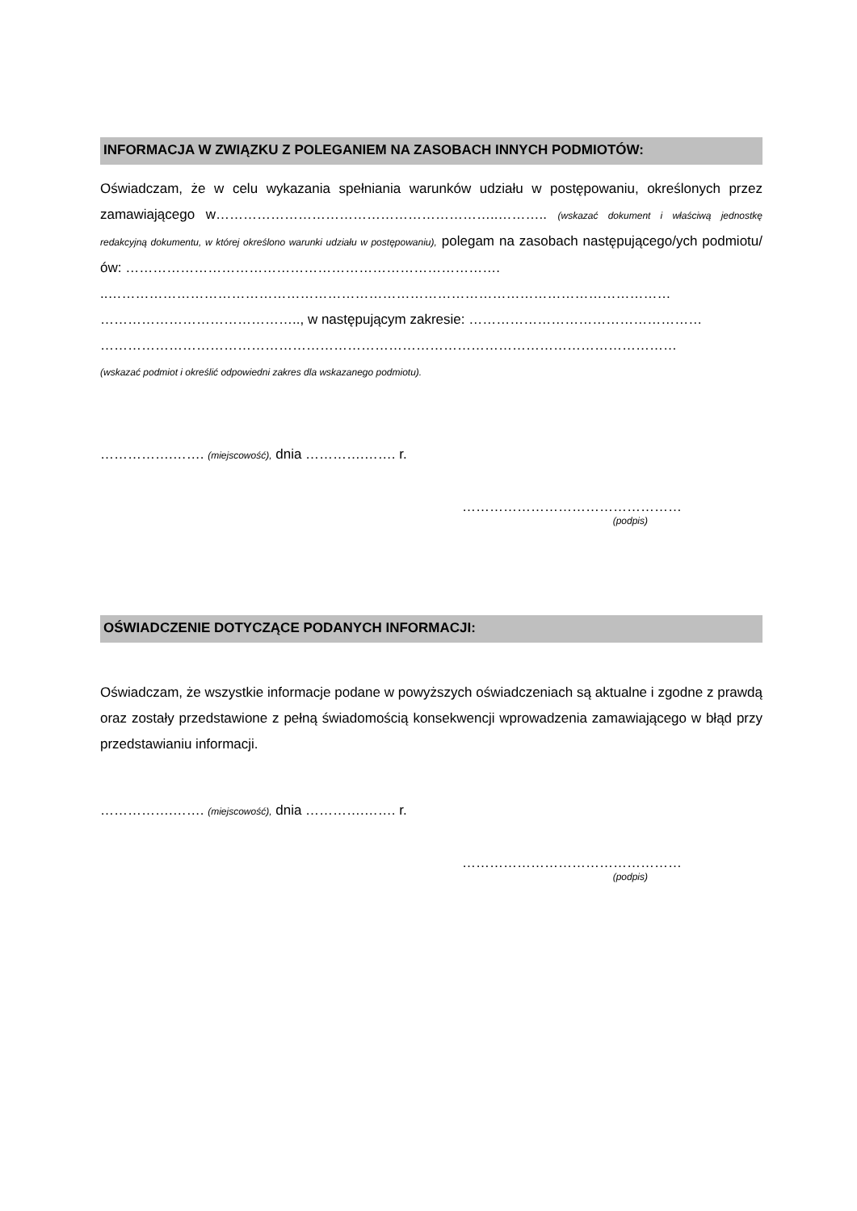INFORMACJA W ZWIĄZKU Z POLEGANIEM NA ZASOBACH INNYCH PODMIOTÓW:
Oświadczam, że w celu wykazania spełniania warunków udziału w postępowaniu, określonych przez zamawiającego w……………………………………………………..……….. (wskazać dokument i właściwą jednostkę redakcyjną dokumentu, w której określono warunki udziału w postępowaniu), polegam na zasobach następującego/ych podmiotu/ów: ……………………………………………………………………….
..……………………………………………………………………………………………………………
…………………………………….., w następującym zakresie: ……………………………………………
………………………………………………………………………………………………………………
(wskazać podmiot i określić odpowiedni zakres dla wskazanego podmiotu).
…………….……. (miejscowość), dnia ………….……. r.
…………………………………………
(podpis)
OŚWIADCZENIE DOTYCZĄCE PODANYCH INFORMACJI:
Oświadczam, że wszystkie informacje podane w powyższych oświadczeniach są aktualne i zgodne z prawdą oraz zostały przedstawione z pełną świadomością konsekwencji wprowadzenia zamawiającego w błąd przy przedstawianiu informacji.
…………….……. (miejscowość), dnia ………….……. r.
…………………………………………
(podpis)